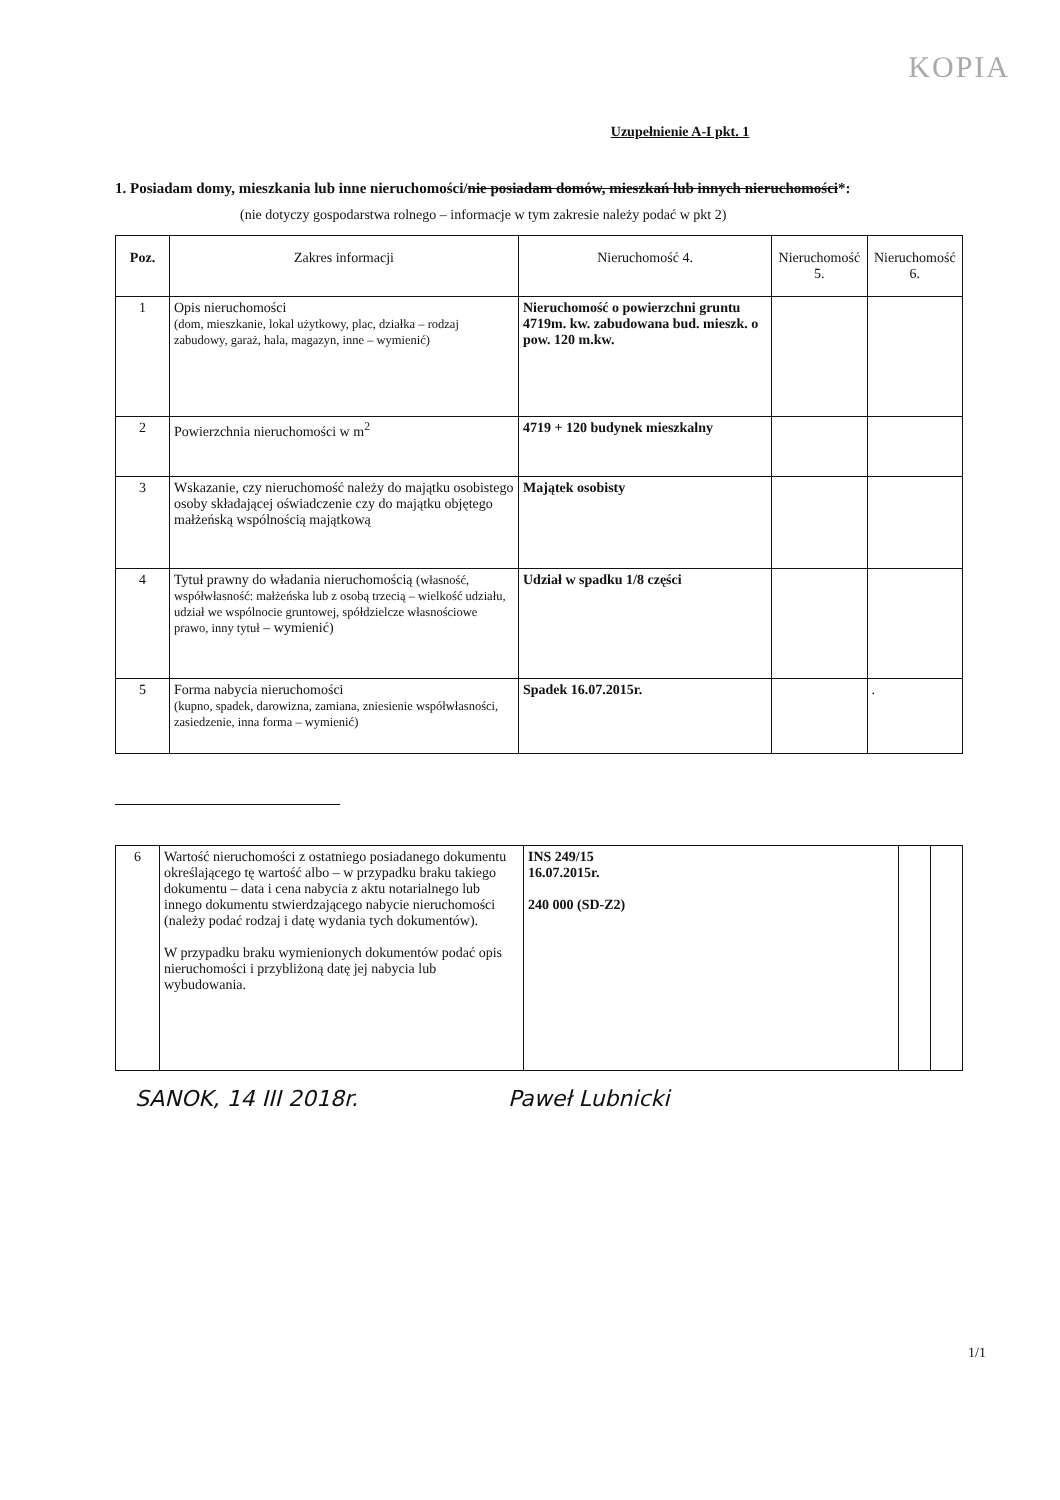KOPIA
Uzupełnienie A-I pkt. 1
1. Posiadam domy, mieszkania lub inne nieruchomości/nie posiadam domów, mieszkań lub innych nieruchomości*:
(nie dotyczy gospodarstwa rolnego – informacje w tym zakresie należy podać w pkt 2)
| Poz. | Zakres informacji | Nieruchomość 4. | Nieruchomość 5. | Nieruchomość 6. |
| --- | --- | --- | --- | --- |
| 1 | Opis nieruchomości (dom, mieszkanie, lokal użytkowy, plac, działka – rodzaj zabudowy, garaż, hala, magazyn, inne – wymienić) | Nieruchomość o powierzchni gruntu 4719m. kw. zabudowana bud. mieszk. o pow. 120 m.kw. | | |
| 2 | Powierzchnia nieruchomości w m<sup>2</sup> | 4719 + 120 budynek mieszkalny | | |
| 3 | Wskazanie, czy nieruchomość należy do majątku osobistego osoby składającej oświadczenie czy do majątku objętego małżeńską wspólnością majątkową | Majątek osobisty | | |
| 4 | Tytuł prawny do władania nieruchomością (własność, współwłasność: małżeńska lub z osobą trzecią – wielkość udziału, udział we wspólnocie gruntowej, spółdzielcze własnościowe prawo, inny tytuł – wymienić) | Udział w spadku 1/8 części | | |
| 5 | Forma nabycia nieruchomości (kupno, spadek, darowizna, zamiana, zniesienie współwłasności, zasiedzenie, inna forma – wymienić) | Spadek 16.07.2015r. | | . |
| 6 | Wartość nieruchomości z ostatniego posiadanego dokumentu określającego tę wartość albo – w przypadku braku takiego dokumentu – data i cena nabycia z aktu notarialnego lub innego dokumentu stwierdzającego nabycie nieruchomości (należy podać rodzaj i datę wydania tych dokumentów). W przypadku braku wymienionych dokumentów podać opis nieruchomości i przybliżoną datę jej nabycia lub wybudowania. | INS 249/15 16.07.2015r. 240 000 (SD-Z2) | | |
SANOK, 14 III 2018r. Paweł Lubnicki
1/1